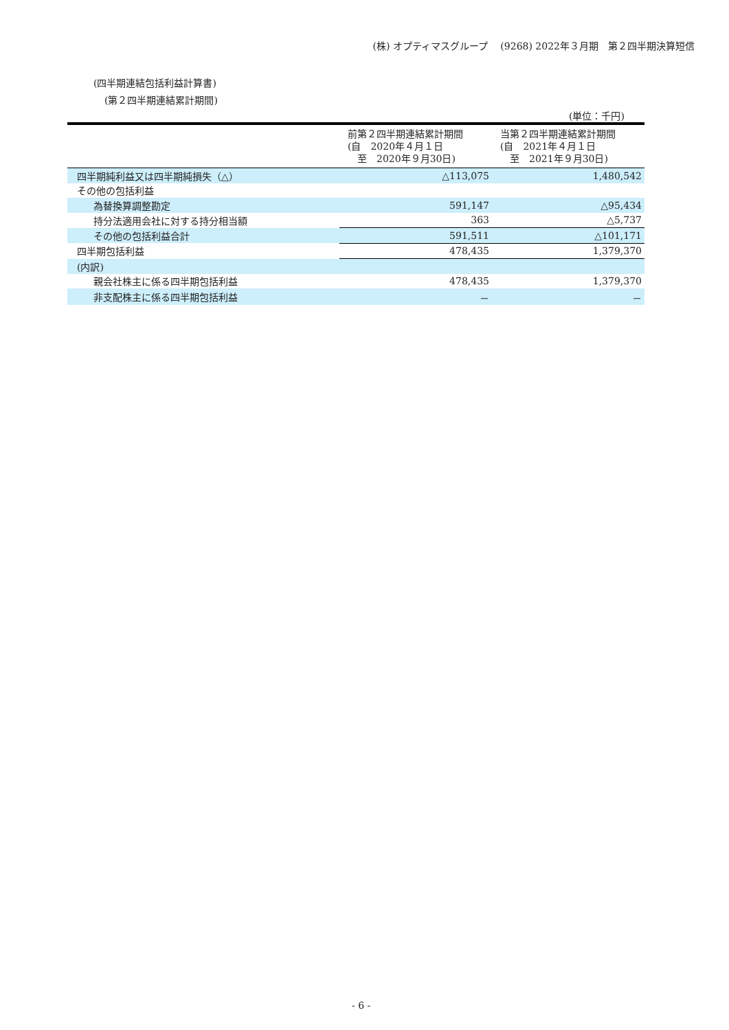(株) オプティマスグループ　 (9268) 2022年３月期　第２四半期決算短信
(四半期連結包括利益計算書)
(第２四半期連結累計期間)
(単位：千円)
| | 前第２四半期連結累計期間 (自 2020年４月１日 至 2020年９月30日) | 当第２四半期連結累計期間 (自 2021年４月１日 至 2021年９月30日) |
| --- | --- | --- |
| 四半期純利益又は四半期純損失（△） | △113,075 | 1,480,542 |
| その他の包括利益 | | |
| 為替換算調整勘定 | 591,147 | △95,434 |
| 持分法適用会社に対する持分相当額 | 363 | △5,737 |
| その他の包括利益合計 | 591,511 | △101,171 |
| 四半期包括利益 | 478,435 | 1,379,370 |
| (内訳) | | |
| 親会社株主に係る四半期包括利益 | 478,435 | 1,379,370 |
| 非支配株主に係る四半期包括利益 | － | － |
- 6 -